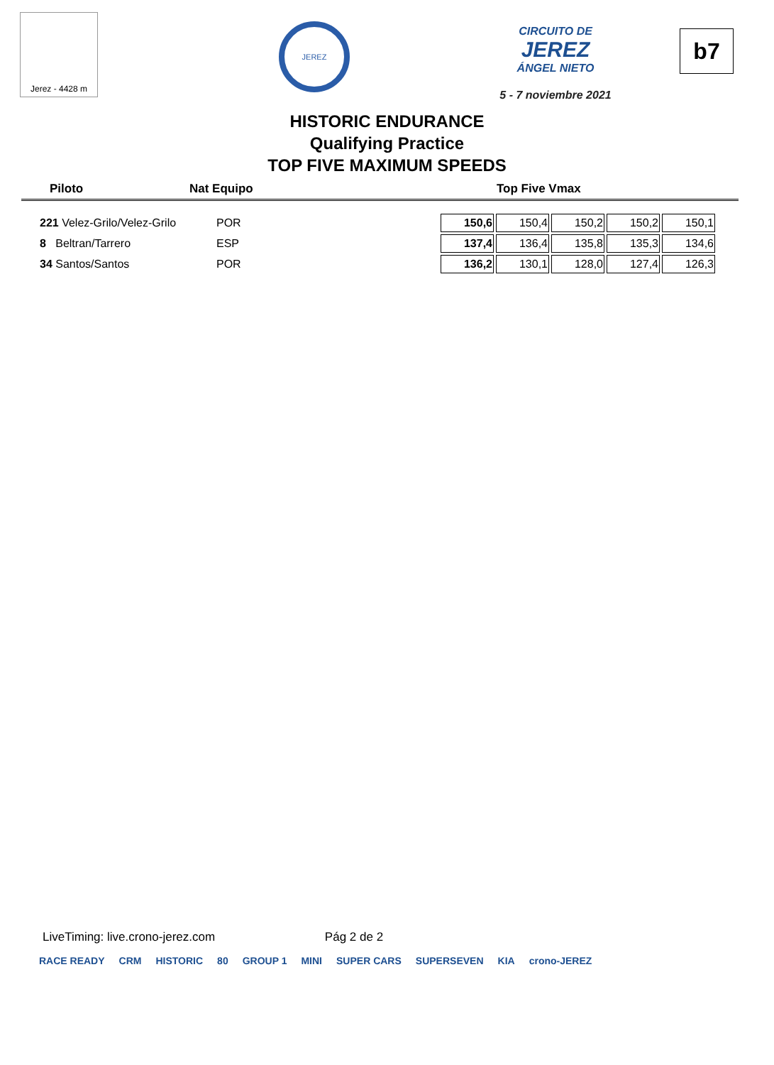Jerez - 4428 m
JEREZ
CIRCUITO DE
JEREZ
ÁNGEL NIETO
5 - 7 noviembre 2021
b7
HISTORIC ENDURANCE
Qualifying Practice
TOP FIVE MAXIMUM SPEEDS
Piloto Nat Equipo Top Five Vmax
| 221 Velez-Grilo/Velez-Grilo | POR | 150,6 | 150,4 | 150,2 | 150,2 | 150,1 |
| 8 Beltran/Tarrero | ESP | 137,4 | 136,4 | 135,8 | 135,3 | 134,6 |
| 34 Santos/Santos | POR | 136,2 | 130,1 | 128,0 | 127,4 | 126,3 |
LiveTiming: live.crono-jerez.com Pág 2 de 2
RACE READY CRM HISTORIC 80 GROUP 1 MINI SUPER CARS SUPERSEVEN KIA crono-JEREZ